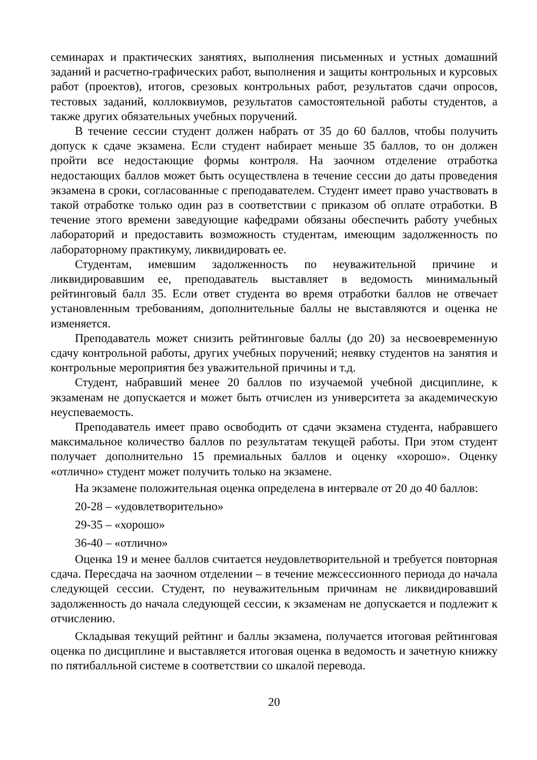семинарах и практических занятиях, выполнения письменных и устных домашний заданий и расчетно-графических работ, выполнения и защиты контрольных и курсовых работ (проектов), итогов, срезовых контрольных работ, результатов сдачи опросов, тестовых заданий, коллоквиумов, результатов самостоятельной работы студентов, а также других обязательных учебных поручений.
В течение сессии студент должен набрать от 35 до 60 баллов, чтобы получить допуск к сдаче экзамена. Если студент набирает меньше 35 баллов, то он должен пройти все недостающие формы контроля. На заочном отделение отработка недостающих баллов может быть осуществлена в течение сессии до даты проведения экзамена в сроки, согласованные с преподавателем. Студент имеет право участвовать в такой отработке только один раз в соответствии с приказом об оплате отработки. В течение этого времени заведующие кафедрами обязаны обеспечить работу учебных лабораторий и предоставить возможность студентам, имеющим задолженность по лабораторному практикуму, ликвидировать ее.
Студентам, имевшим задолженность по неуважительной причине и ликвидировавшим ее, преподаватель выставляет в ведомость минимальный рейтинговый балл 35. Если ответ студента во время отработки баллов не отвечает установленным требованиям, дополнительные баллы не выставляются и оценка не изменяется.
Преподаватель может снизить рейтинговые баллы (до 20) за несвоевременную сдачу контрольной работы, других учебных поручений; неявку студентов на занятия и контрольные мероприятия без уважительной причины и т.д.
Студент, набравший менее 20 баллов по изучаемой учебной дисциплине, к экзаменам не допускается и может быть отчислен из университета за академическую неуспеваемость.
Преподаватель имеет право освободить от сдачи экзамена студента, набравшего максимальное количество баллов по результатам текущей работы. При этом студент получает дополнительно 15 премиальных баллов и оценку «хорошо». Оценку «отлично» студент может получить только на экзамене.
На экзамене положительная оценка определена в интервале от 20 до 40 баллов:
20-28 – «удовлетворительно»
29-35 – «хорошо»
36-40 – «отлично»
Оценка 19 и менее баллов считается неудовлетворительной и требуется повторная сдача. Пересдача на заочном отделении – в течение межсессионного периода до начала следующей сессии. Студент, по неуважительным причинам не ликвидировавший задолженность до начала следующей сессии, к экзаменам не допускается и подлежит к отчислению.
Складывая текущий рейтинг и баллы экзамена, получается итоговая рейтинговая оценка по дисциплине и выставляется итоговая оценка в ведомость и зачетную книжку по пятибалльной системе в соответствии со шкалой перевода.
20